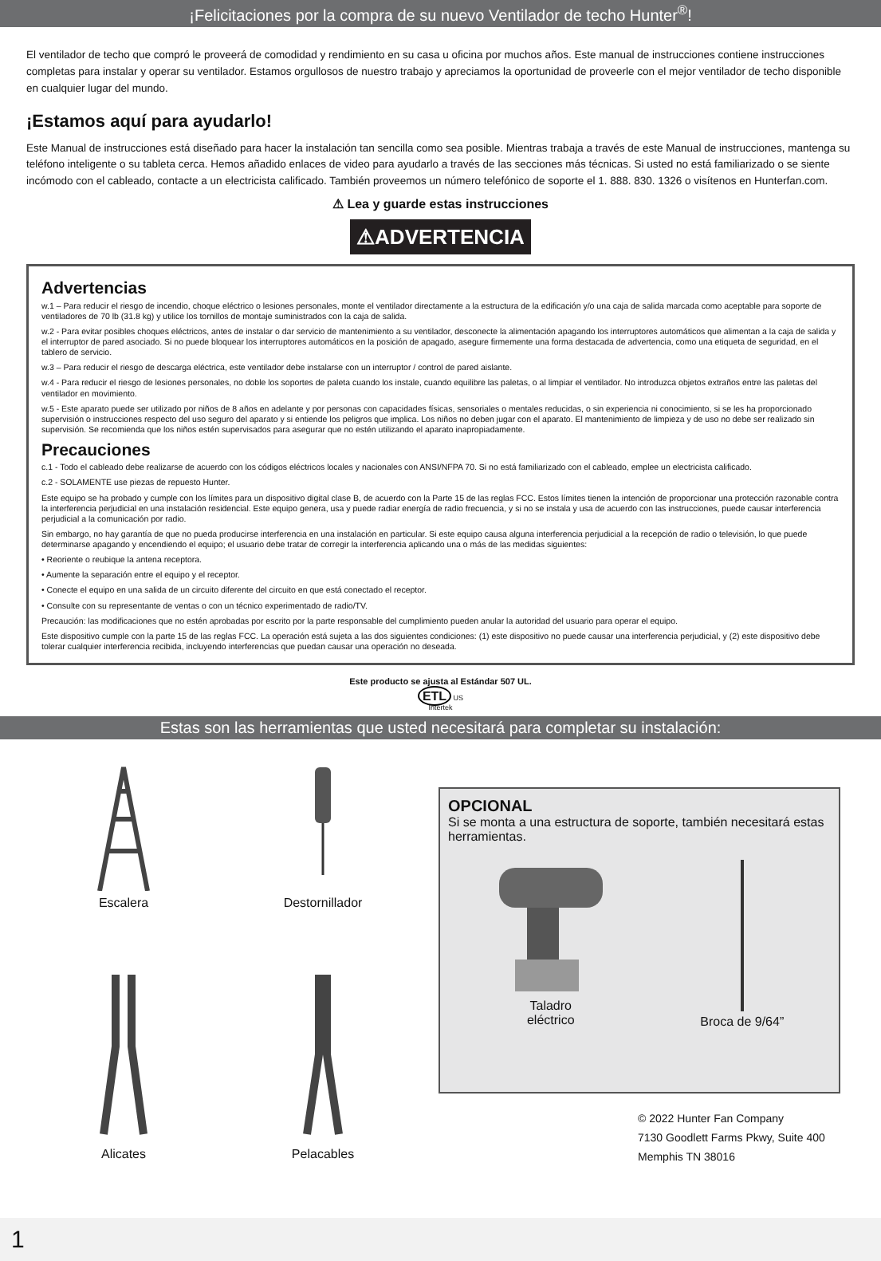¡Felicitaciones por la compra de su nuevo Ventilador de techo Hunter<sup>®</sup>!
El ventilador de techo que compró le proveerá de comodidad y rendimiento en su casa u oficina por muchos años. Este manual de instrucciones contiene instrucciones completas para instalar y operar su ventilador. Estamos orgullosos de nuestro trabajo y apreciamos la oportunidad de proveerle con el mejor ventilador de techo disponible en cualquier lugar del mundo.
¡Estamos aquí para ayudarlo!
Este Manual de instrucciones está diseñado para hacer la instalación tan sencilla como sea posible. Mientras trabaja a través de este Manual de instrucciones, mantenga su teléfono inteligente o su tableta cerca. Hemos añadido enlaces de video para ayudarlo a través de las secciones más técnicas. Si usted no está familiarizado o se siente incómodo con el cableado, contacte a un electricista calificado. También proveemos un número telefónico de soporte el 1. 888. 830. 1326 o visítenos en Hunterfan.com.
⚠ Lea y guarde estas instrucciones
⚠ADVERTENCIA
Advertencias
w.1 – Para reducir el riesgo de incendio, choque eléctrico o lesiones personales, monte el ventilador directamente a la estructura de la edificación y/o una caja de salida marcada como aceptable para soporte de ventiladores de 70 lb (31.8 kg) y utilice los tornillos de montaje suministrados con la caja de salida.
w.2 - Para evitar posibles choques eléctricos, antes de instalar o dar servicio de mantenimiento a su ventilador, desconecte la alimentación apagando los interruptores automáticos que alimentan a la caja de salida y el interruptor de pared asociado. Si no puede bloquear los interruptores automáticos en la posición de apagado, asegure firmemente una forma destacada de advertencia, como una etiqueta de seguridad, en el tablero de servicio.
w.3 – Para reducir el riesgo de descarga eléctrica, este ventilador debe instalarse con un interruptor / control de pared aislante.
w.4 - Para reducir el riesgo de lesiones personales, no doble los soportes de paleta cuando los instale, cuando equilibre las paletas, o al limpiar el ventilador. No introduzca objetos extraños entre las paletas del ventilador en movimiento.
w.5 - Este aparato puede ser utilizado por niños de 8 años en adelante y por personas con capacidades físicas, sensoriales o mentales reducidas, o sin experiencia ni conocimiento, si se les ha proporcionado supervisión o instrucciones respecto del uso seguro del aparato y si entiende los peligros que implica. Los niños no deben jugar con el aparato. El mantenimiento de limpieza y de uso no debe ser realizado sin supervisión. Se recomienda que los niños estén supervisados para asegurar que no estén utilizando el aparato inapropiadamente.
Precauciones
c.1 - Todo el cableado debe realizarse de acuerdo con los códigos eléctricos locales y nacionales con ANSI/NFPA 70. Si no está familiarizado con el cableado, emplee un electricista calificado.
c.2 - SOLAMENTE use piezas de repuesto Hunter.
Este equipo se ha probado y cumple con los límites para un dispositivo digital clase B, de acuerdo con la Parte 15 de las reglas FCC. Estos límites tienen la intención de proporcionar una protección razonable contra la interferencia perjudicial en una instalación residencial. Este equipo genera, usa y puede radiar energía de radio frecuencia, y si no se instala y usa de acuerdo con las instrucciones, puede causar interferencia perjudicial a la comunicación por radio.
Sin embargo, no hay garantía de que no pueda producirse interferencia en una instalación en particular. Si este equipo causa alguna interferencia perjudicial a la recepción de radio o televisión, lo que puede determinarse apagando y encendiendo el equipo; el usuario debe tratar de corregir la interferencia aplicando una o más de las medidas siguientes:
• Reoriente o reubique la antena receptora.
• Aumente la separación entre el equipo y el receptor.
• Conecte el equipo en una salida de un circuito diferente del circuito en que está conectado el receptor.
• Consulte con su representante de ventas o con un técnico experimentado de radio/TV.
Precaución: las modificaciones que no estén aprobadas por escrito por la parte responsable del cumplimiento pueden anular la autoridad del usuario para operar el equipo.
Este dispositivo cumple con la parte 15 de las reglas FCC. La operación está sujeta a las dos siguientes condiciones: (1) este dispositivo no puede causar una interferencia perjudicial, y (2) este dispositivo debe tolerar cualquier interferencia recibida, incluyendo interferencias que puedan causar una operación no deseada.
Este producto se ajusta al Estándar 507 UL.
ETL US
Intertek
Estas son las herramientas que usted necesitará para completar su instalación:
Escalera
Destornillador
Alicates
Pelacables
OPCIONAL
Si se monta a una estructura de soporte, también necesitará estas herramientas.
Taladro
eléctrico
Broca de 9/64”
© 2022 Hunter Fan Company
7130 Goodlett Farms Pkwy, Suite 400
Memphis TN 38016
1